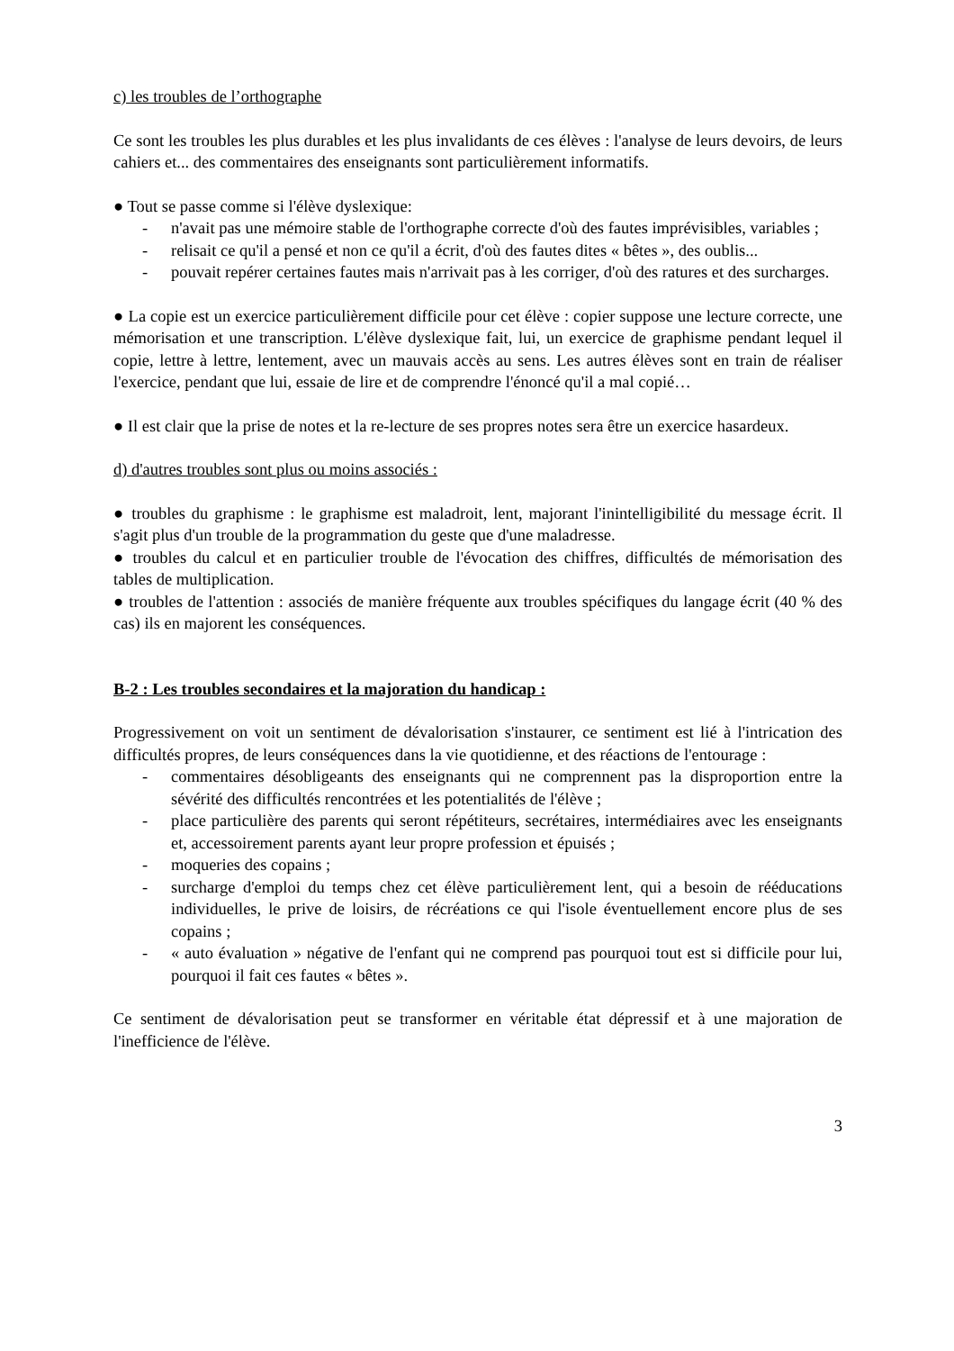c) les troubles de l’orthographe
Ce sont les troubles les plus durables et les plus invalidants de ces élèves : l'analyse de leurs devoirs, de leurs cahiers et... des commentaires des enseignants sont particulièrement informatifs.
● Tout se passe comme si l'élève dyslexique:
- n'avait pas une mémoire stable de l'orthographe correcte d'où des fautes imprévisibles, variables ;
- relisait ce qu'il a pensé et non ce qu'il a écrit, d'où des fautes dites « bêtes », des oublis...
- pouvait repérer certaines fautes mais n'arrivait pas à les corriger, d'où des ratures et des surcharges.
● La copie est un exercice particulièrement difficile pour cet élève : copier suppose une lecture correcte, une mémorisation et une transcription. L'élève dyslexique fait, lui, un exercice de graphisme pendant lequel il copie, lettre à lettre, lentement, avec un mauvais accès au sens. Les autres élèves sont en train de réaliser l'exercice, pendant que lui, essaie de lire et de comprendre l'énoncé qu'il a mal copié…
● Il est clair que la prise de notes et la re-lecture de ses propres notes sera être un exercice hasardeux.
d) d'autres troubles sont plus ou moins associés :
● troubles du graphisme : le graphisme est maladroit, lent, majorant l'inintelligibilité du message écrit. Il s'agit plus d'un trouble de la programmation du geste que d'une maladresse.
● troubles du calcul et en particulier trouble de l'évocation des chiffres, difficultés de mémorisation des tables de multiplication.
● troubles de l'attention : associés de manière fréquente aux troubles spécifiques du langage écrit (40 % des cas) ils en majorent les conséquences.
B-2 : Les troubles secondaires et la majoration du handicap :
Progressivement on voit un sentiment de dévalorisation s'instaurer, ce sentiment est lié à l'intrication des difficultés propres, de leurs conséquences dans la vie quotidienne, et des réactions de l'entourage :
- commentaires désobligeants des enseignants qui ne comprennent pas la disproportion entre la sévérité des difficultés rencontrées et les potentialités de l'élève ;
- place particulière des parents qui seront répétiteurs, secrétaires, intermédiaires avec les enseignants et, accessoirement parents ayant leur propre profession et épuisés ;
- moqueries des copains ;
- surcharge d'emploi du temps chez cet élève particulièrement lent, qui a besoin de rééducations individuelles, le prive de loisirs, de récréations ce qui l'isole éventuellement encore plus de ses copains ;
- « auto évaluation » négative de l'enfant qui ne comprend pas pourquoi tout est si difficile pour lui, pourquoi il fait ces fautes « bêtes ».
Ce sentiment de dévalorisation peut se transformer en véritable état dépressif et à une majoration de l'inefficience de l'élève.
3